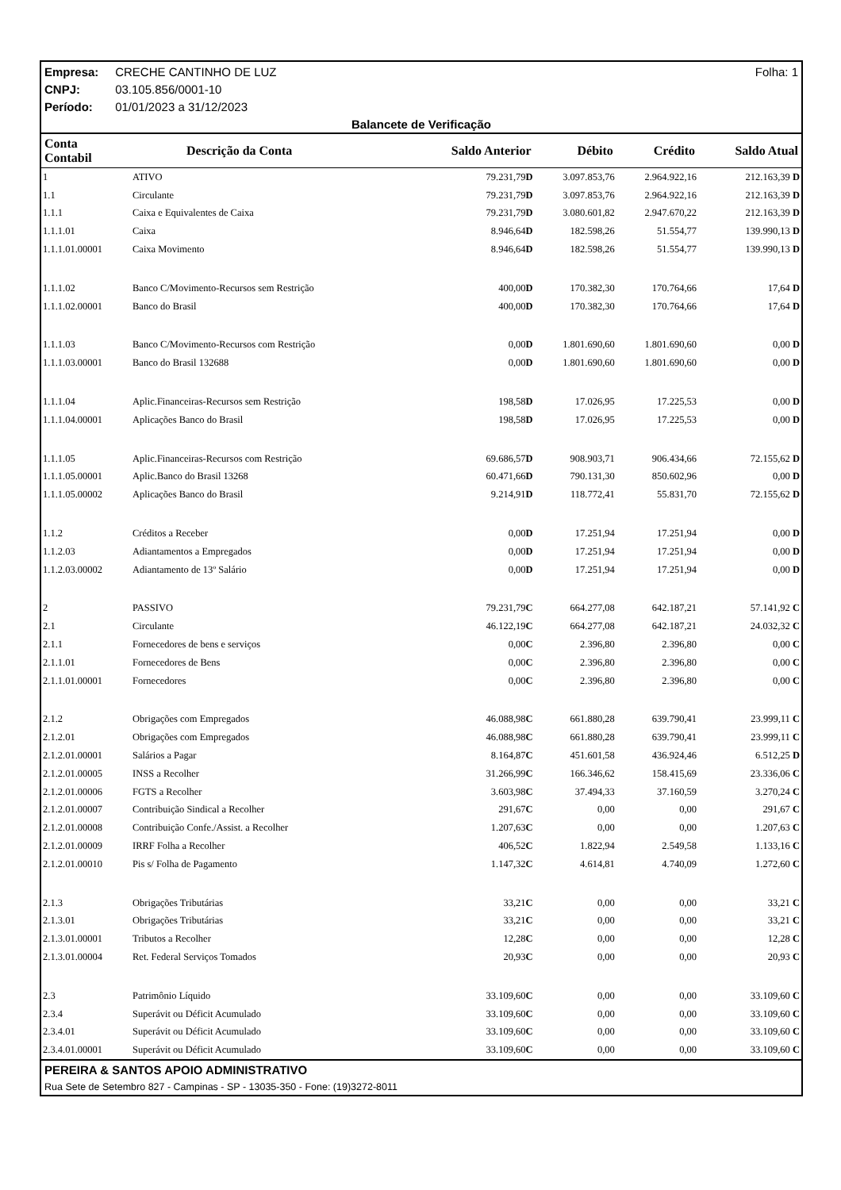Empresa: CRECHE CANTINHO DE LUZ Folha: 1
CNPJ: 03.105.856/0001-10
Período: 01/01/2023 a 31/12/2023
Balancete de Verificação
| Conta Contabil | Descrição da Conta | Saldo Anterior | Débito | Crédito | Saldo Atual |
| --- | --- | --- | --- | --- | --- |
| 1 | ATIVO | 79.231,79 D | 3.097.853,76 | 2.964.922,16 | 212.163,39 D |
| 1.1 | Circulante | 79.231,79 D | 3.097.853,76 | 2.964.922,16 | 212.163,39 D |
| 1.1.1 | Caixa e Equivalentes de Caixa | 79.231,79 D | 3.080.601,82 | 2.947.670,22 | 212.163,39 D |
| 1.1.1.01 | Caixa | 8.946,64 D | 182.598,26 | 51.554,77 | 139.990,13 D |
| 1.1.1.01.00001 | Caixa Movimento | 8.946,64 D | 182.598,26 | 51.554,77 | 139.990,13 D |
| 1.1.1.02 | Banco C/Movimento-Recursos sem Restrição | 400,00 D | 170.382,30 | 170.764,66 | 17,64 D |
| 1.1.1.02.00001 | Banco do Brasil | 400,00 D | 170.382,30 | 170.764,66 | 17,64 D |
| 1.1.1.03 | Banco C/Movimento-Recursos com Restrição | 0,00 D | 1.801.690,60 | 1.801.690,60 | 0,00 D |
| 1.1.1.03.00001 | Banco do Brasil 132688 | 0,00 D | 1.801.690,60 | 1.801.690,60 | 0,00 D |
| 1.1.1.04 | Aplic.Financeiras-Recursos sem Restrição | 198,58 D | 17.026,95 | 17.225,53 | 0,00 D |
| 1.1.1.04.00001 | Aplicações Banco do Brasil | 198,58 D | 17.026,95 | 17.225,53 | 0,00 D |
| 1.1.1.05 | Aplic.Financeiras-Recursos com Restrição | 69.686,57 D | 908.903,71 | 906.434,66 | 72.155,62 D |
| 1.1.1.05.00001 | Aplic.Banco do Brasil 13268 | 60.471,66 D | 790.131,30 | 850.602,96 | 0,00 D |
| 1.1.1.05.00002 | Aplicações Banco do Brasil | 9.214,91 D | 118.772,41 | 55.831,70 | 72.155,62 D |
| 1.1.2 | Créditos a Receber | 0,00 D | 17.251,94 | 17.251,94 | 0,00 D |
| 1.1.2.03 | Adiantamentos a Empregados | 0,00 D | 17.251,94 | 17.251,94 | 0,00 D |
| 1.1.2.03.00002 | Adiantamento de 13º Salário | 0,00 D | 17.251,94 | 17.251,94 | 0,00 D |
| 2 | PASSIVO | 79.231,79 C | 664.277,08 | 642.187,21 | 57.141,92 C |
| 2.1 | Circulante | 46.122,19 C | 664.277,08 | 642.187,21 | 24.032,32 C |
| 2.1.1 | Fornecedores de bens e serviços | 0,00 C | 2.396,80 | 2.396,80 | 0,00 C |
| 2.1.1.01 | Fornecedores de Bens | 0,00 C | 2.396,80 | 2.396,80 | 0,00 C |
| 2.1.1.01.00001 | Fornecedores | 0,00 C | 2.396,80 | 2.396,80 | 0,00 C |
| 2.1.2 | Obrigações com Empregados | 46.088,98 C | 661.880,28 | 639.790,41 | 23.999,11 C |
| 2.1.2.01 | Obrigações com Empregados | 46.088,98 C | 661.880,28 | 639.790,41 | 23.999,11 C |
| 2.1.2.01.00001 | Salários a Pagar | 8.164,87 C | 451.601,58 | 436.924,46 | 6.512,25 D |
| 2.1.2.01.00005 | INSS a Recolher | 31.266,99 C | 166.346,62 | 158.415,69 | 23.336,06 C |
| 2.1.2.01.00006 | FGTS a Recolher | 3.603,98 C | 37.494,33 | 37.160,59 | 3.270,24 C |
| 2.1.2.01.00007 | Contribuição Sindical a Recolher | 291,67 C | 0,00 | 0,00 | 291,67 C |
| 2.1.2.01.00008 | Contribuição Confe./Assist. a Recolher | 1.207,63 C | 0,00 | 0,00 | 1.207,63 C |
| 2.1.2.01.00009 | IRRF Folha a Recolher | 406,52 C | 1.822,94 | 2.549,58 | 1.133,16 C |
| 2.1.2.01.00010 | Pis s/ Folha de Pagamento | 1.147,32 C | 4.614,81 | 4.740,09 | 1.272,60 C |
| 2.1.3 | Obrigações Tributárias | 33,21 C | 0,00 | 0,00 | 33,21 C |
| 2.1.3.01 | Obrigações Tributárias | 33,21 C | 0,00 | 0,00 | 33,21 C |
| 2.1.3.01.00001 | Tributos a Recolher | 12,28 C | 0,00 | 0,00 | 12,28 C |
| 2.1.3.01.00004 | Ret. Federal Serviços Tomados | 20,93 C | 0,00 | 0,00 | 20,93 C |
| 2.3 | Patrimônio Líquido | 33.109,60 C | 0,00 | 0,00 | 33.109,60 C |
| 2.3.4 | Superávit ou Déficit Acumulado | 33.109,60 C | 0,00 | 0,00 | 33.109,60 C |
| 2.3.4.01 | Superávit ou Déficit Acumulado | 33.109,60 C | 0,00 | 0,00 | 33.109,60 C |
| 2.3.4.01.00001 | Superávit ou Déficit Acumulado | 33.109,60 C | 0,00 | 0,00 | 33.109,60 C |
PEREIRA & SANTOS APOIO ADMINISTRATIVO
Rua Sete de Setembro 827 - Campinas - SP - 13035-350 - Fone: (19)3272-8011